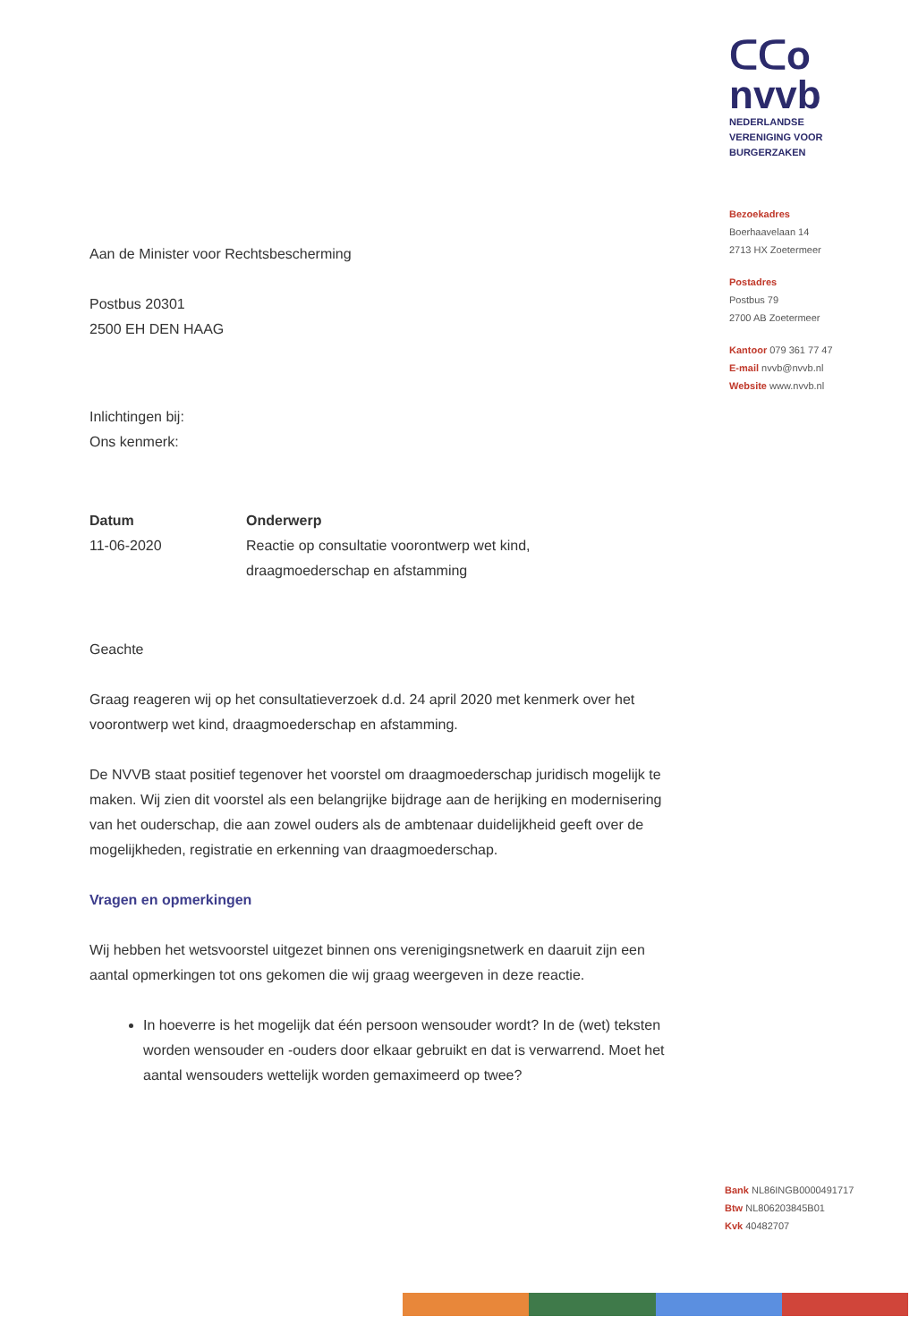ᑕᑕo
nvvb
NEDERLANDSE
VERENIGING VOOR
BURGERZAKEN
Bezoekadres
Boerhaavelaan 14
2713 HX Zoetermeer
Postadres
Postbus 79
2700 AB Zoetermeer
Kantoor 079 361 77 47
E-mail nvvb@nvvb.nl
Website www.nvvb.nl
Aan de Minister voor Rechtsbescherming
Postbus 20301
2500 EH DEN HAAG
Inlichtingen bij:
Ons kenmerk:
Datum
11-06-2020
Onderwerp
Reactie op consultatie voorontwerp wet kind,
draagmoederschap en afstamming
Geachte
Graag reageren wij op het consultatieverzoek d.d. 24 april 2020 met kenmerk over het voorontwerp wet kind, draagmoederschap en afstamming.
De NVVB staat positief tegenover het voorstel om draagmoederschap juridisch mogelijk te maken. Wij zien dit voorstel als een belangrijke bijdrage aan de herijking en modernisering van het ouderschap, die aan zowel ouders als de ambtenaar duidelijkheid geeft over de mogelijkheden, registratie en erkenning van draagmoederschap.
Vragen en opmerkingen
Wij hebben het wetsvoorstel uitgezet binnen ons verenigingsnetwerk en daaruit zijn een aantal opmerkingen tot ons gekomen die wij graag weergeven in deze reactie.
In hoeverre is het mogelijk dat één persoon wensouder wordt? In de (wet) teksten worden wensouder en -ouders door elkaar gebruikt en dat is verwarrend. Moet het aantal wensouders wettelijk worden gemaximeerd op twee?
Bank NL86INGB0000491717
Btw NL806203845B01
Kvk 40482707